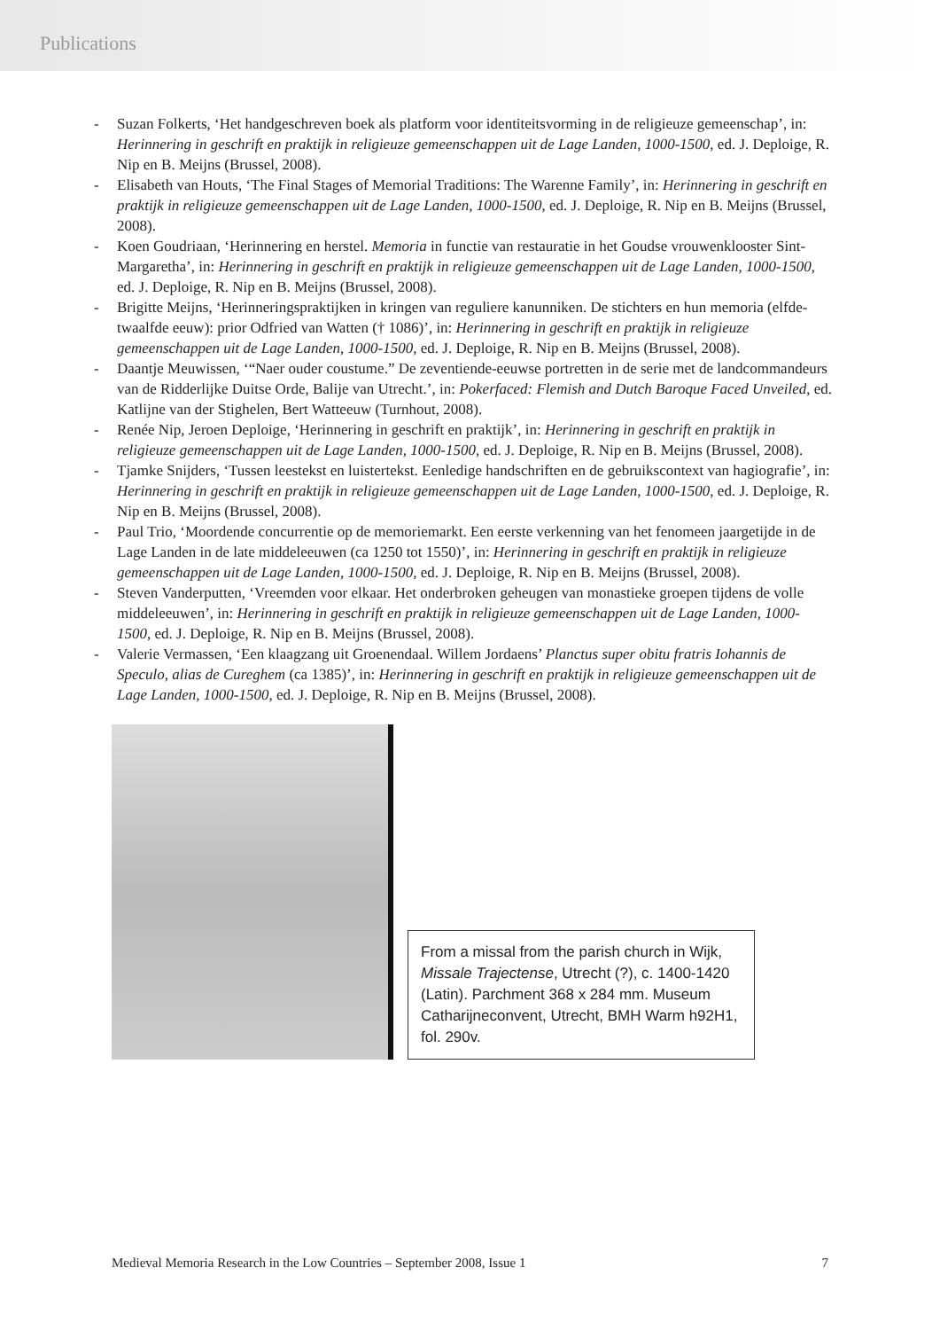Publications
- Suzan Folkerts, ‘Het handgeschreven boek als platform voor identiteitsvorming in de religieuze gemeenschap’, in: Herinnering in geschrift en praktijk in religieuze gemeenschappen uit de Lage Landen, 1000-1500, ed. J. Deploige, R. Nip en B. Meijns (Brussel, 2008).
- Elisabeth van Houts, ‘The Final Stages of Memorial Traditions: The Warenne Family’, in: Herinnering in geschrift en praktijk in religieuze gemeenschappen uit de Lage Landen, 1000-1500, ed. J. Deploige, R. Nip en B. Meijns (Brussel, 2008).
- Koen Goudriaan, ‘Herinnering en herstel. Memoria in functie van restauratie in het Goudse vrouwenklooster Sint-Margaretha’, in: Herinnering in geschrift en praktijk in religieuze gemeenschappen uit de Lage Landen, 1000-1500, ed. J. Deploige, R. Nip en B. Meijns (Brussel, 2008).
- Brigitte Meijns, ‘Herinneringspraktijken in kringen van reguliere kanunniken. De stichters en hun memoria (elfde-twaalfde eeuw): prior Odfried van Watten († 1086)’, in: Herinnering in geschrift en praktijk in religieuze gemeenschappen uit de Lage Landen, 1000-1500, ed. J. Deploige, R. Nip en B. Meijns (Brussel, 2008).
- Daantje Meuwissen, ‘“Naer ouder coustume.” De zeventiende-eeuwse portretten in de serie met de landcommandeurs van de Ridderlijke Duitse Orde, Balije van Utrecht.’, in: Pokerfaced: Flemish and Dutch Baroque Faced Unveiled, ed. Katlijne van der Stighelen, Bert Watteeuw (Turnhout, 2008).
- Renée Nip, Jeroen Deploige, ‘Herinnering in geschrift en praktijk’, in: Herinnering in geschrift en praktijk in religieuze gemeenschappen uit de Lage Landen, 1000-1500, ed. J. Deploige, R. Nip en B. Meijns (Brussel, 2008).
- Tjamke Snijders, ‘Tussen leestekst en luistertekst. Eenledige handschriften en de gebruikscontext van hagiografie’, in: Herinnering in geschrift en praktijk in religieuze gemeenschappen uit de Lage Landen, 1000-1500, ed. J. Deploige, R. Nip en B. Meijns (Brussel, 2008).
- Paul Trio, ‘Moordende concurrentie op de memoriemarkt. Een eerste verkenning van het fenomeen jaargetijde in de Lage Landen in de late middeleeuwen (ca 1250 tot 1550)’, in: Herinnering in geschrift en praktijk in religieuze gemeenschappen uit de Lage Landen, 1000-1500, ed. J. Deploige, R. Nip en B. Meijns (Brussel, 2008).
- Steven Vanderputten, ‘Vreemden voor elkaar. Het onderbroken geheugen van monastieke groepen tijdens de volle middeleeuwen’, in: Herinnering in geschrift en praktijk in religieuze gemeenschappen uit de Lage Landen, 1000-1500, ed. J. Deploige, R. Nip en B. Meijns (Brussel, 2008).
- Valerie Vermassen, ‘Een klaagzang uit Groenendaal. Willem Jordaens’ Planctus super obitu fratris Iohannis de Speculo, alias de Cureghem (ca 1385)’, in: Herinnering in geschrift en praktijk in religieuze gemeenschappen uit de Lage Landen, 1000-1500, ed. J. Deploige, R. Nip en B. Meijns (Brussel, 2008).
From a missal from the parish church in Wijk, Missale Trajectense, Utrecht (?), c. 1400-1420 (Latin). Parchment 368 x 284 mm. Museum Catharijneconvent, Utrecht, BMH Warm h92H1, fol. 290v.
Medieval Memoria Research in the Low Countries – September 2008, Issue 1 7